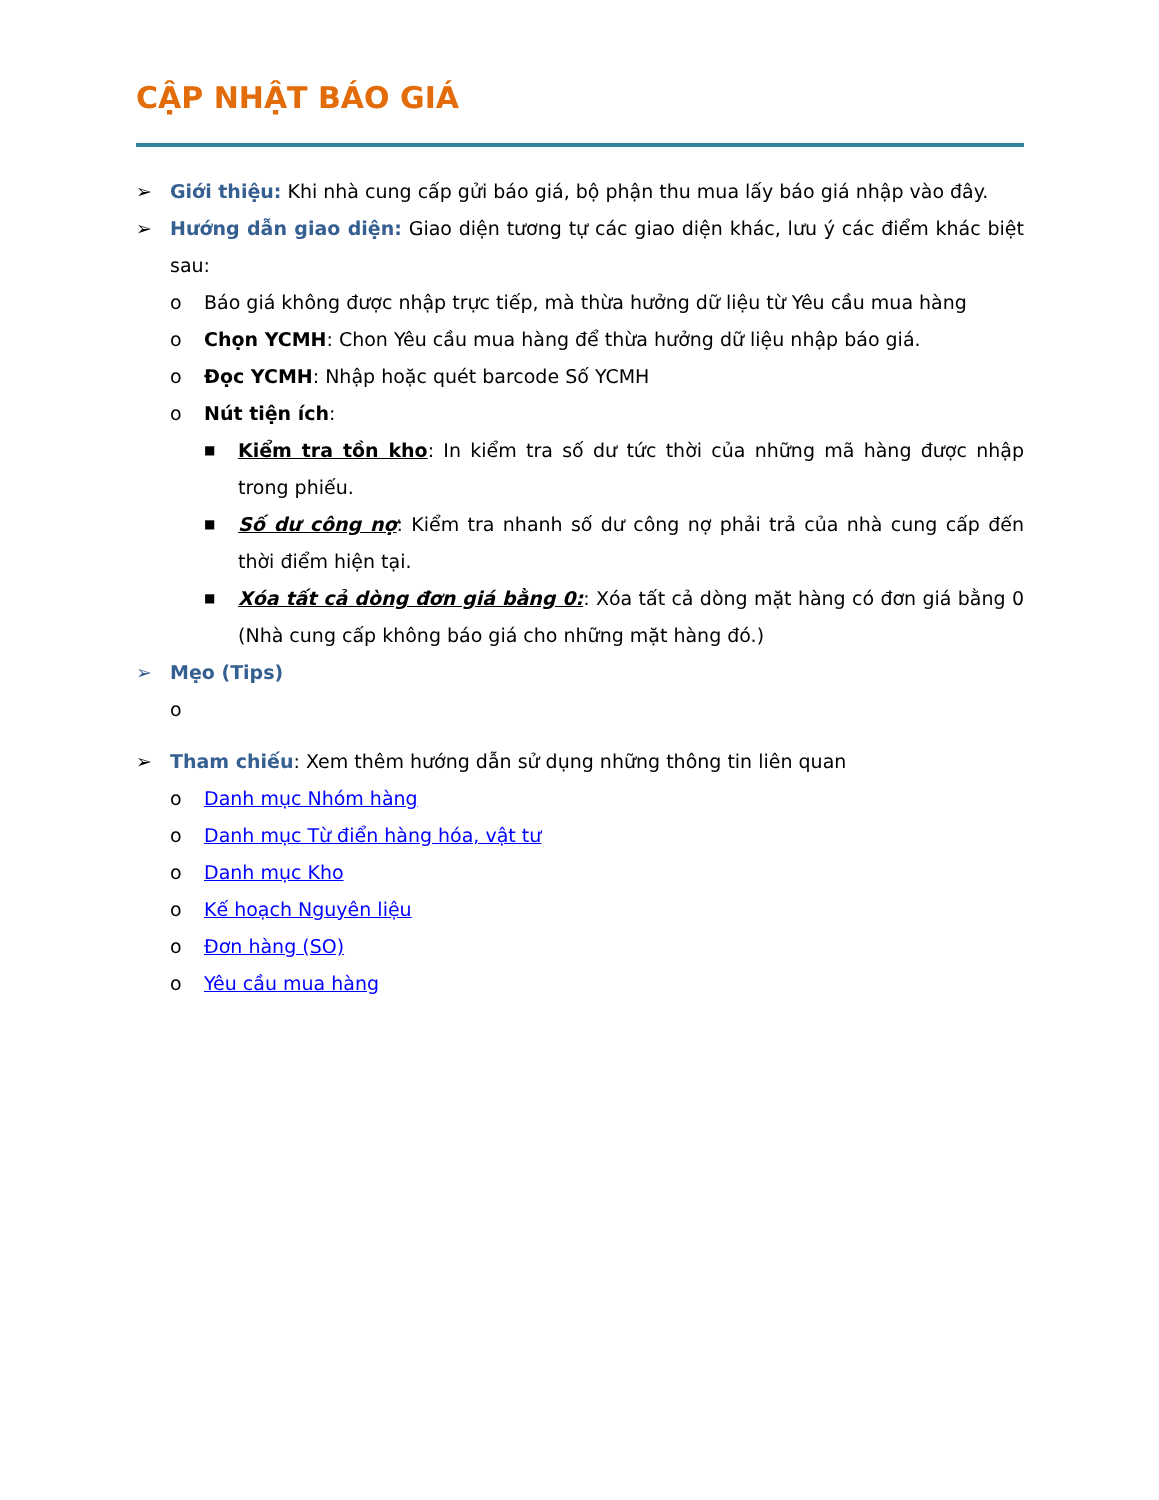CẬP NHẬT BÁO GIÁ
➢ Giới thiệu: Khi nhà cung cấp gửi báo giá, bộ phận thu mua lấy báo giá nhập vào đây.
➢ Hướng dẫn giao diện: Giao diện tương tự các giao diện khác, lưu ý các điểm khác biệt sau:
o Báo giá không được nhập trực tiếp, mà thừa hưởng dữ liệu từ Yêu cầu mua hàng
o Chọn YCMH: Chon Yêu cầu mua hàng để thừa hưởng dữ liệu nhập báo giá.
o Đọc YCMH: Nhập hoặc quét barcode Số YCMH
o Nút tiện ích:
■
Kiểm tra tồn kho: In kiểm tra số dư tức thời của những mã hàng được nhập trong phiếu.
■
Số dư công nợ: Kiểm tra nhanh số dư công nợ phải trả của nhà cung cấp đến thời điểm hiện tại.
■
Xóa tất cả dòng đơn giá bằng 0:: Xóa tất cả dòng mặt hàng có đơn giá bằng 0 (Nhà cung cấp không báo giá cho những mặt hàng đó.)
➢ Mẹo (Tips)
o
➢ Tham chiếu: Xem thêm hướng dẫn sử dụng những thông tin liên quan
o Danh mục Nhóm hàng
o Danh mục Từ điển hàng hóa, vật tư
o Danh mục Kho
o Kế hoạch Nguyên liệu
o Đơn hàng (SO)
o Yêu cầu mua hàng